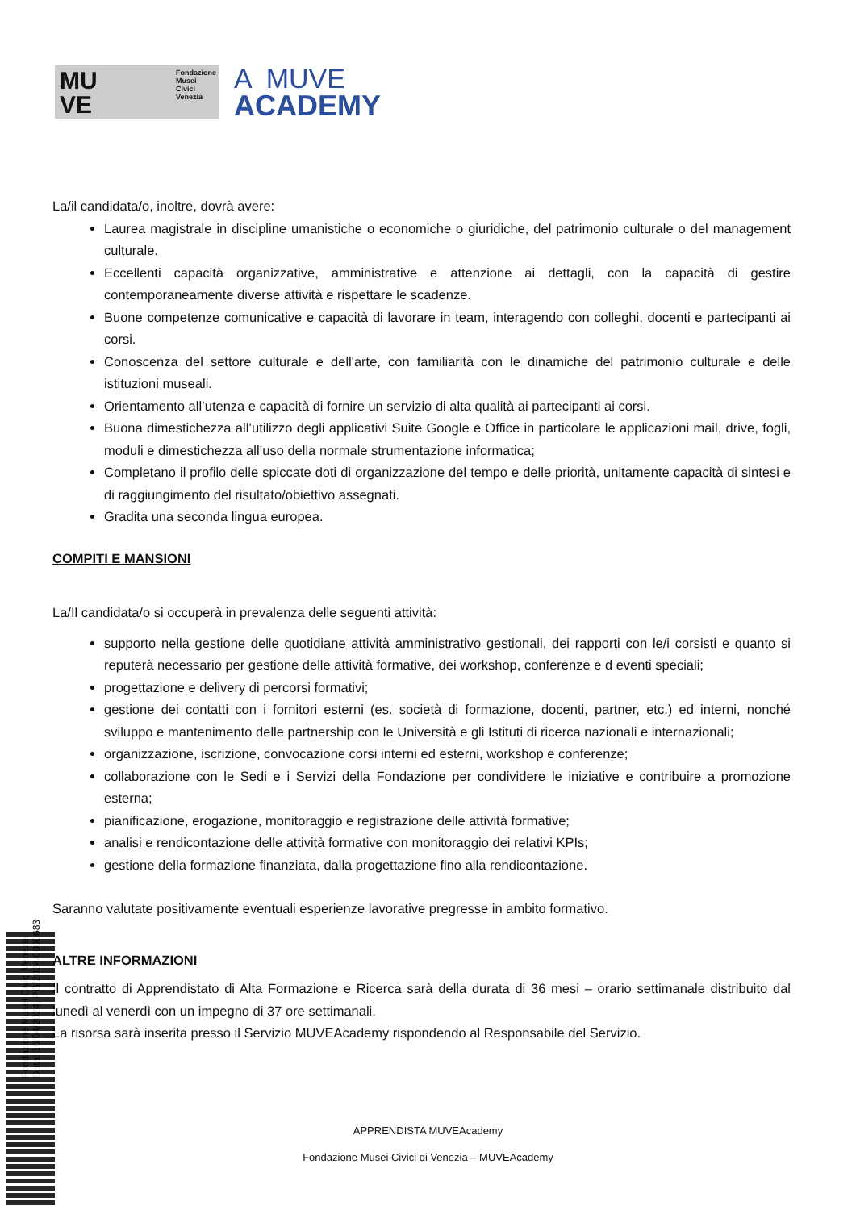MU
VE Fondazione
Musei
Civici
Venezia
A MUVE
ACADEMY
La/il candidata/o, inoltre, dovrà avere:
Laurea magistrale in discipline umanistiche o economiche o giuridiche, del patrimonio culturale o del management culturale.
Eccellenti capacità organizzative, amministrative e attenzione ai dettagli, con la capacità di gestire contemporaneamente diverse attività e rispettare le scadenze.
Buone competenze comunicative e capacità di lavorare in team, interagendo con colleghi, docenti e partecipanti ai corsi.
Conoscenza del settore culturale e dell'arte, con familiarità con le dinamiche del patrimonio culturale e delle istituzioni museali.
Orientamento all’utenza e capacità di fornire un servizio di alta qualità ai partecipanti ai corsi.
Buona dimestichezza all’utilizzo degli applicativi Suite Google e Office in particolare le applicazioni mail, drive, fogli, moduli e dimestichezza all’uso della normale strumentazione informatica;
Completano il profilo delle spiccate doti di organizzazione del tempo e delle priorità, unitamente capacità di sintesi e di raggiungimento del risultato/obiettivo assegnati.
Gradita una seconda lingua europea.
COMPITI E MANSIONI
La/Il candidata/o si occuperà in prevalenza delle seguenti attività:
supporto nella gestione delle quotidiane attività amministrativo gestionali, dei rapporti con le/i corsisti e quanto si reputerà necessario per gestione delle attività formative, dei workshop, conferenze e d eventi speciali;
progettazione e delivery di percorsi formativi;
gestione dei contatti con i fornitori esterni (es. società di formazione, docenti, partner, etc.) ed interni, nonché sviluppo e mantenimento delle partnership con le Università e gli Istituti di ricerca nazionali e internazionali;
organizzazione, iscrizione, convocazione corsi interni ed esterni, workshop e conferenze;
collaborazione con le Sedi e i Servizi della Fondazione per condividere le iniziative e contribuire a promozione esterna;
pianificazione, erogazione, monitoraggio e registrazione delle attività formative;
analisi e rendicontazione delle attività formative con monitoraggio dei relativi KPIs;
gestione della formazione finanziata, dalla progettazione fino alla rendicontazione.
Saranno valutate positivamente eventuali esperienze lavorative pregresse in ambito formativo.
ALTRE INFORMAZIONI
Il contratto di Apprendistato di Alta Formazione e Ricerca sarà della durata di 36 mesi – orario settimanale distribuito dal lunedì al venerdì con un impegno di 37 ore settimanali.
La risorsa sarà inserita presso il Servizio MUVEAcademy rispondendo al Responsabile del Servizio.
APPRENDISTA MUVEAcademy
Fondazione Musei Civici di Venezia – MUVEAcademy
Fondazione Musei Civici Venezia
Data: 10/04/2024, PG/2024/0000683